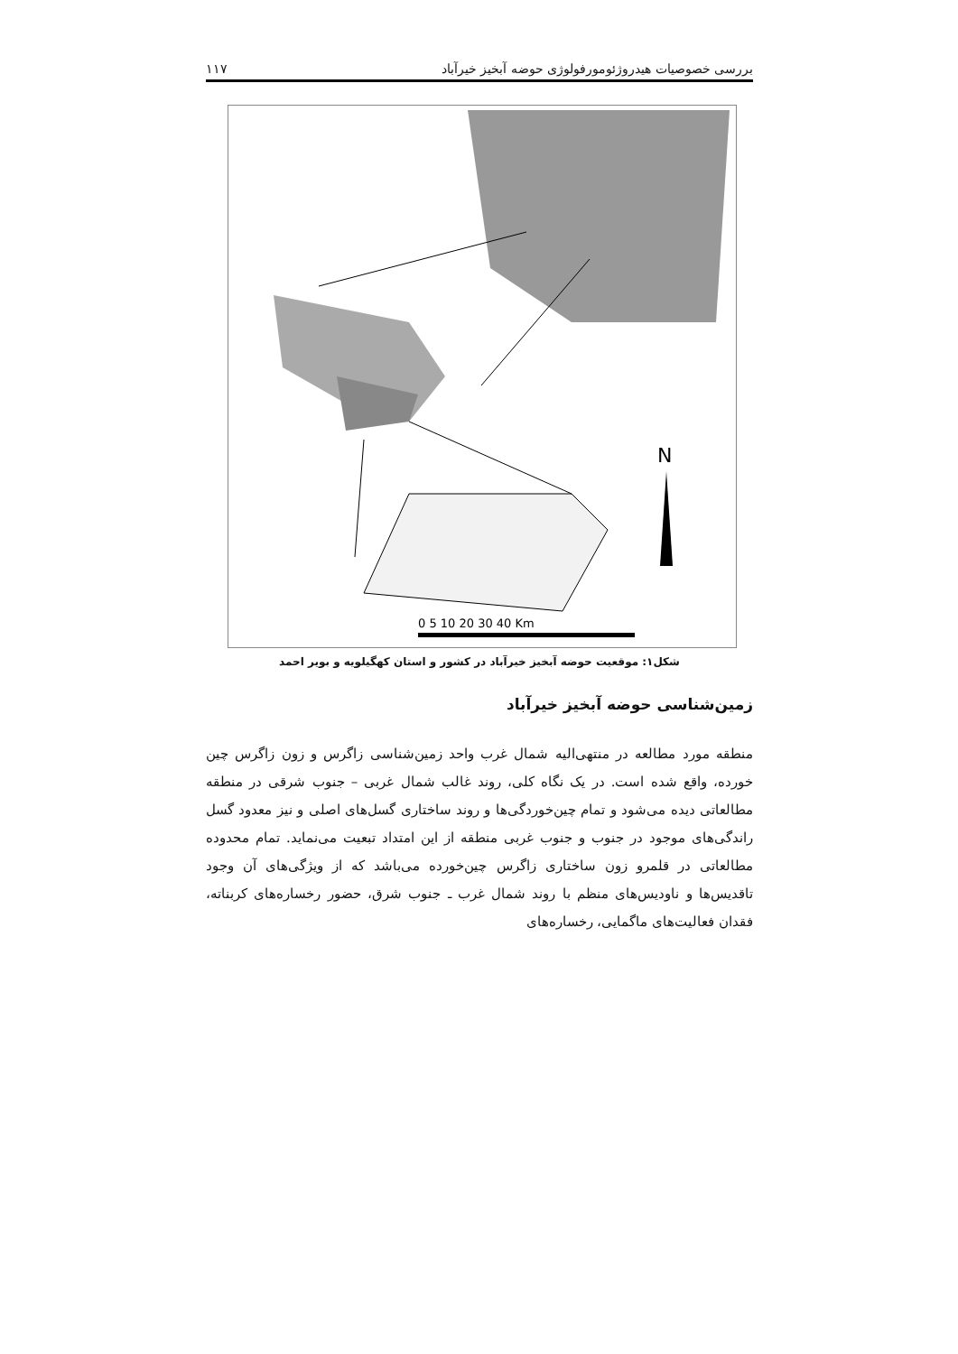بررسی خصوصیات هیدروژئومورفولوژی حوضه آبخیز خیرآباد ۱۱۷
N
0 5 10 20 30 40 Km
شکل۱: موقعیت حوضه آبخیز خیرآباد در کشور و استان کهگیلویه و بویر احمد
زمین‌شناسی حوضه آبخیز خیرآباد
منطقه مورد مطالعه در منتهی‌الیه شمال غرب واحد زمین‌شناسی زاگرس و زون زاگرس چین خورده، واقع شده است. در یک نگاه کلی، روند غالب شمال غربی – جنوب شرقی در منطقه مطالعاتی دیده می‌شود و تمام چین‌خوردگی‌ها و روند ساختاری گسل‌های اصلی و نیز معدود گسل راندگی‌های موجود در جنوب و جنوب غربی منطقه از این امتداد تبعیت می‌نماید. تمام محدوده مطالعاتی در قلمرو زون ساختاری زاگرس چین‌خورده می‌باشد که از ویژگی‌های آن وجود تاقدیس‌ها و ناودیس‌های منظم با روند شمال غرب ـ جنوب شرق، حضور رخساره‌های کربناته، فقدان فعالیت‌های ماگمایی، رخساره‌های